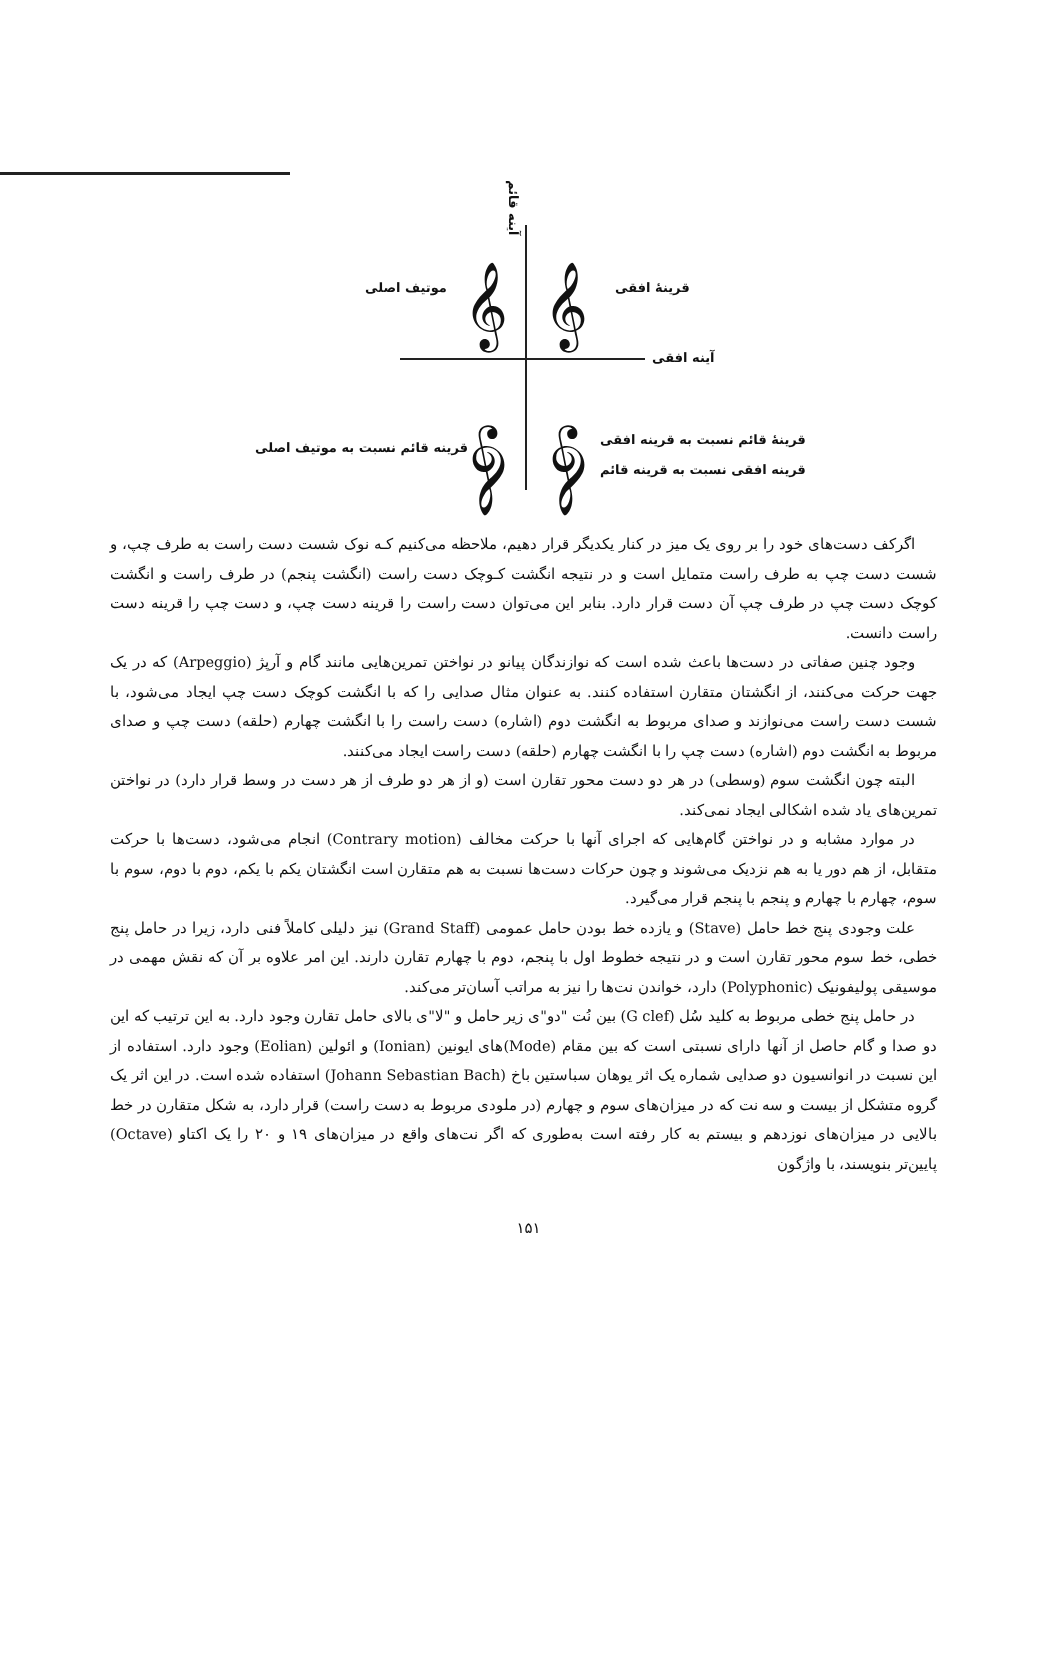آینه قائم
موتیف اصلی 𝄞 𝄞 قرینهٔ افقی
آینه افقی
قرینه قائم نسبت به موتیف اصلی 𝄞 𝄞 قرینهٔ قائم نسبت به قرینه افقی
قرینه افقی نسبت به قرینه قائم
اگرکف دست‌های خود را بر روی یک میز در کنار یکدیگر قرار دهیم، ملاحظه می‌کنیم کـه نوک شست دست راست به طرف چپ، و شست دست چپ به طرف راست متمایل است و در نتیجه انگشت کـوچک دست راست (انگشت پنجم) در طرف راست و انگشت کوچک دست چپ در طرف چپ آن دست قرار دارد. بنابر این می‌توان دست راست را قرینه دست چپ، و دست چپ را قرینه دست راست دانست.
وجود چنین صفاتی در دست‌ها باعث شده است که نوازندگان پیانو در نواختن تمرین‌هایی مانند گام و آرپژ (Arpeggio) که در یک جهت حرکت می‌کنند، از انگشتان متقارن استفاده کنند. به عنوان مثال صدایی را که با انگشت کوچک دست چپ ایجاد می‌شود، با شست دست راست می‌نوازند و صدای مربوط به انگشت دوم (اشاره) دست راست را با انگشت چهارم (حلقه) دست چپ و صدای مربوط به انگشت دوم (اشاره) دست چپ را با انگشت چهارم (حلقه) دست راست ایجاد می‌کنند.
البته چون انگشت سوم (وسطی) در هر دو دست محور تقارن است (و از هر دو طرف از هر دست در وسط قرار دارد) در نواختن تمرین‌های یاد شده اشکالی ایجاد نمی‌کند.
در موارد مشابه و در نواختن گام‌هایی که اجرای آنها با حرکت مخالف (Contrary motion) انجام می‌شود، دست‌ها با حرکت متقابل، از هم دور یا به هم نزدیک می‌شوند و چون حرکات دست‌ها نسبت به هم متقارن است انگشتان یکم با یکم، دوم با دوم، سوم با سوم، چهارم با چهارم و پنجم با پنجم قرار می‌گیرد.
علت وجودی پنج خط حامل (Stave) و یازده خط بودن حامل عمومی (Grand Staff) نیز دلیلی کاملاً فنی دارد، زیرا در حامل پنج خطی، خط سوم محور تقارن است و در نتیجه خطوط اول با پنجم، دوم با چهارم تقارن دارند. این امر علاوه بر آن که نقش مهمی در موسیقی پولیفونیک (Polyphonic) دارد، خواندن نت‌ها را نیز به مراتب آسان‌تر می‌کند.
در حامل پنج خطی مربوط به کلید سُل (G clef) بین نُت "دو"ی زیر حامل و "لا"ی بالای حامل تقارن وجود دارد. به این ترتیب که این دو صدا و گام حاصل از آنها دارای نسبتی است که بین مقام (Mode)های ایونین (Ionian) و ائولین (Eolian) وجود دارد. استفاده از این نسبت در انوانسیون دو صدایی شماره یک اثر یوهان سباستین باخ (Johann Sebastian Bach) استفاده شده است. در این اثر یک گروه متشکل از بیست و سه نت که در میزان‌های سوم و چهارم (در ملودی مربوط به دست راست) قرار دارد، به شکل متقارن در خط بالایی در میزان‌های نوزدهم و بیستم به کار رفته است به‌طوری که اگر نت‌های واقع در میزان‌های ۱۹ و ۲۰ را یک اکتاو (Octave) پایین‌تر بنویسند، با واژگون
۱۵۱